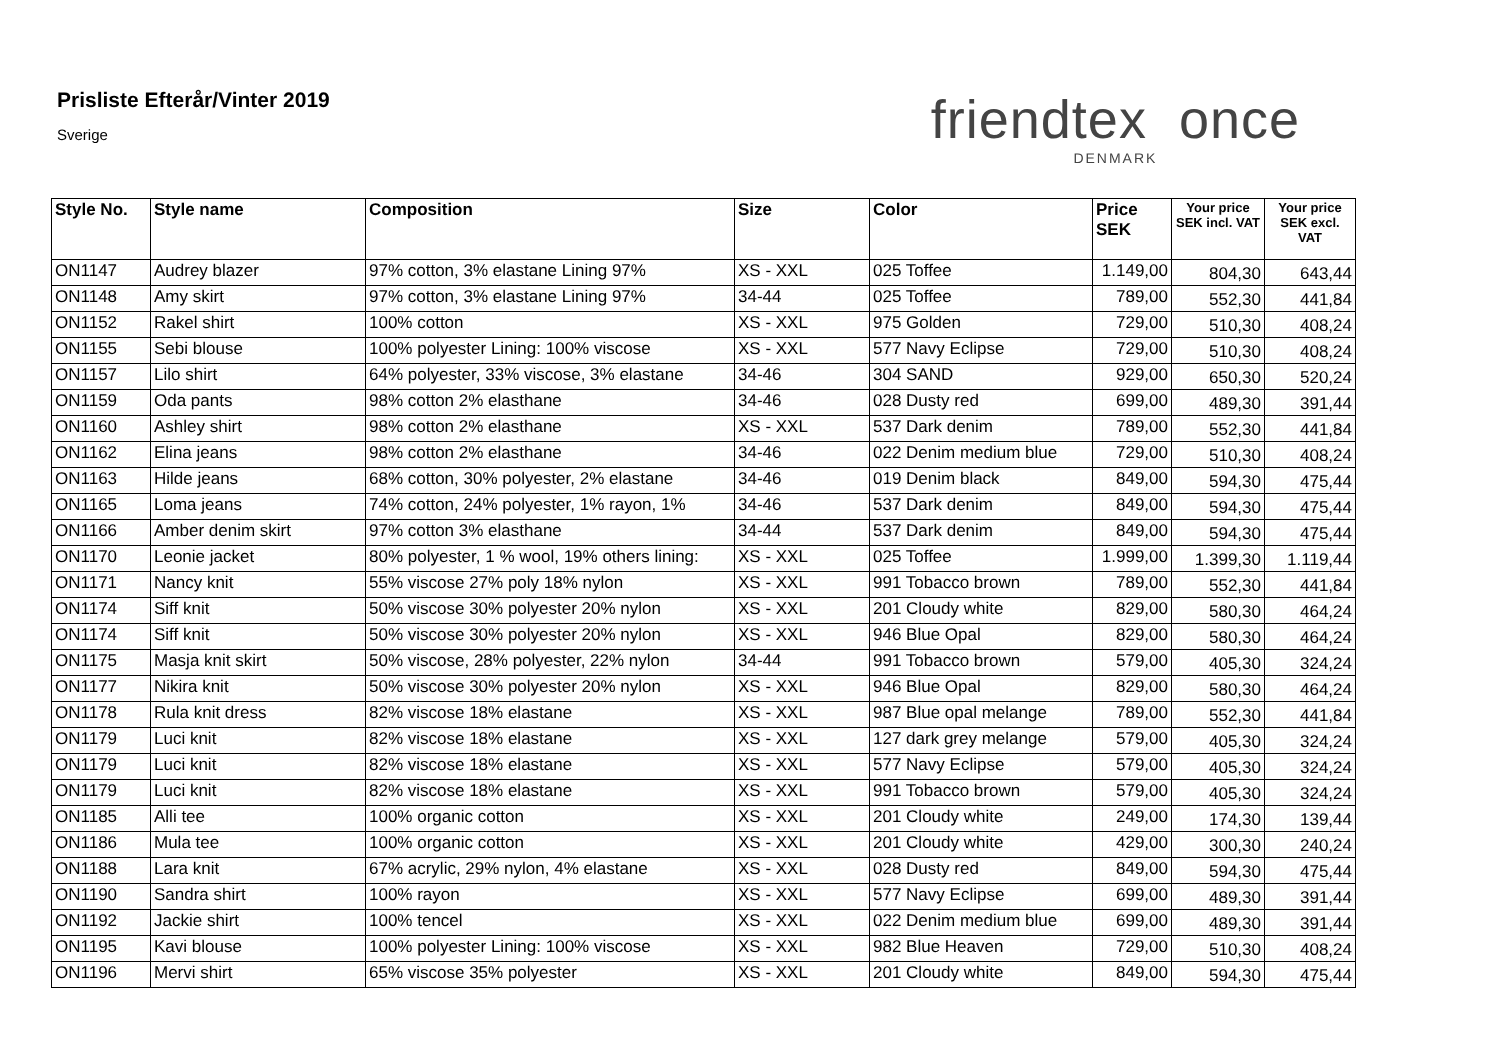Prisliste Efterår/Vinter 2019
Sverige
friendtex once
DENMARK
| Style No. | Style name | Composition | Size | Color | Price SEK | Your price SEK incl. VAT | Your price SEK excl. VAT |
| --- | --- | --- | --- | --- | --- | --- | --- |
| ON1147 | Audrey blazer | 97% cotton, 3% elastane Lining 97% | XS - XXL | 025 Toffee | 1.149,00 | 804,30 | 643,44 |
| ON1148 | Amy skirt | 97% cotton, 3% elastane Lining 97% | 34-44 | 025 Toffee | 789,00 | 552,30 | 441,84 |
| ON1152 | Rakel shirt | 100% cotton | XS - XXL | 975 Golden | 729,00 | 510,30 | 408,24 |
| ON1155 | Sebi blouse | 100% polyester Lining: 100% viscose | XS - XXL | 577 Navy Eclipse | 729,00 | 510,30 | 408,24 |
| ON1157 | Lilo shirt | 64% polyester, 33% viscose, 3% elastane | 34-46 | 304 SAND | 929,00 | 650,30 | 520,24 |
| ON1159 | Oda pants | 98% cotton 2% elasthane | 34-46 | 028 Dusty red | 699,00 | 489,30 | 391,44 |
| ON1160 | Ashley shirt | 98% cotton 2% elasthane | XS - XXL | 537 Dark denim | 789,00 | 552,30 | 441,84 |
| ON1162 | Elina jeans | 98% cotton 2% elasthane | 34-46 | 022 Denim medium blue | 729,00 | 510,30 | 408,24 |
| ON1163 | Hilde jeans | 68% cotton, 30% polyester, 2% elastane | 34-46 | 019 Denim black | 849,00 | 594,30 | 475,44 |
| ON1165 | Loma jeans | 74% cotton, 24% polyester, 1% rayon, 1% | 34-46 | 537 Dark denim | 849,00 | 594,30 | 475,44 |
| ON1166 | Amber denim skirt | 97% cotton 3% elasthane | 34-44 | 537 Dark denim | 849,00 | 594,30 | 475,44 |
| ON1170 | Leonie jacket | 80% polyester, 1 % wool, 19% others lining: | XS - XXL | 025 Toffee | 1.999,00 | 1.399,30 | 1.119,44 |
| ON1171 | Nancy knit | 55% viscose 27% poly 18% nylon | XS - XXL | 991 Tobacco brown | 789,00 | 552,30 | 441,84 |
| ON1174 | Siff knit | 50% viscose 30% polyester 20% nylon | XS - XXL | 201 Cloudy white | 829,00 | 580,30 | 464,24 |
| ON1174 | Siff knit | 50% viscose 30% polyester 20% nylon | XS - XXL | 946 Blue Opal | 829,00 | 580,30 | 464,24 |
| ON1175 | Masja knit skirt | 50% viscose, 28% polyester, 22% nylon | 34-44 | 991 Tobacco brown | 579,00 | 405,30 | 324,24 |
| ON1177 | Nikira knit | 50% viscose 30% polyester 20% nylon | XS - XXL | 946 Blue Opal | 829,00 | 580,30 | 464,24 |
| ON1178 | Rula knit dress | 82% viscose 18% elastane | XS - XXL | 987 Blue opal melange | 789,00 | 552,30 | 441,84 |
| ON1179 | Luci knit | 82% viscose 18% elastane | XS - XXL | 127 dark grey melange | 579,00 | 405,30 | 324,24 |
| ON1179 | Luci knit | 82% viscose 18% elastane | XS - XXL | 577 Navy Eclipse | 579,00 | 405,30 | 324,24 |
| ON1179 | Luci knit | 82% viscose 18% elastane | XS - XXL | 991 Tobacco brown | 579,00 | 405,30 | 324,24 |
| ON1185 | Alli tee | 100% organic cotton | XS - XXL | 201 Cloudy white | 249,00 | 174,30 | 139,44 |
| ON1186 | Mula tee | 100% organic cotton | XS - XXL | 201 Cloudy white | 429,00 | 300,30 | 240,24 |
| ON1188 | Lara knit | 67% acrylic, 29% nylon, 4% elastane | XS - XXL | 028 Dusty red | 849,00 | 594,30 | 475,44 |
| ON1190 | Sandra shirt | 100% rayon | XS - XXL | 577 Navy Eclipse | 699,00 | 489,30 | 391,44 |
| ON1192 | Jackie shirt | 100% tencel | XS - XXL | 022 Denim medium blue | 699,00 | 489,30 | 391,44 |
| ON1195 | Kavi blouse | 100% polyester Lining: 100% viscose | XS - XXL | 982 Blue Heaven | 729,00 | 510,30 | 408,24 |
| ON1196 | Mervi shirt | 65% viscose 35% polyester | XS - XXL | 201 Cloudy white | 849,00 | 594,30 | 475,44 |